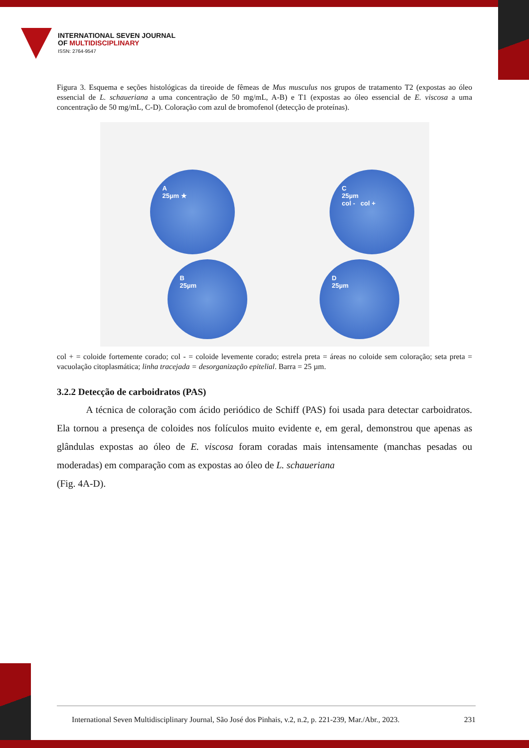INTERNATIONAL SEVEN JOURNAL
OF MULTIDISCIPLINARY
ISSN: 2764-9547
Figura 3. Esquema e seções histológicas da tireoide de fêmeas de Mus musculus nos grupos de tratamento T2 (expostas ao óleo essencial de L. schaueriana a uma concentração de 50 mg/mL, A-B) e T1 (expostas ao óleo essencial de E. viscosa a uma concentração de 50 mg/mL, C-D). Coloração com azul de bromofenol (detecção de proteínas).
A
25µm ★
B
25µm
C
25µm
col - col +
D
25µm
col + = coloide fortemente corado; col - = coloide levemente corado; estrela preta = áreas no coloide sem coloração; seta preta = vacuolação citoplasmática; linha tracejada = desorganização epitelial. Barra = 25 µm.
3.2.2 Detecção de carboidratos (PAS)
   A técnica de coloração com ácido periódico de Schiff (PAS) foi usada para detectar carboidratos. Ela tornou a presença de coloides nos folículos muito evidente e, em geral, demonstrou que apenas as glândulas expostas ao óleo de E. viscosa foram coradas mais intensamente (manchas pesadas ou moderadas) em comparação com as expostas ao óleo de L. schaueriana
(Fig. 4A-D).
International Seven Multidisciplinary Journal, São José dos Pinhais, v.2, n.2, p. 221-239, Mar./Abr., 2023. 231